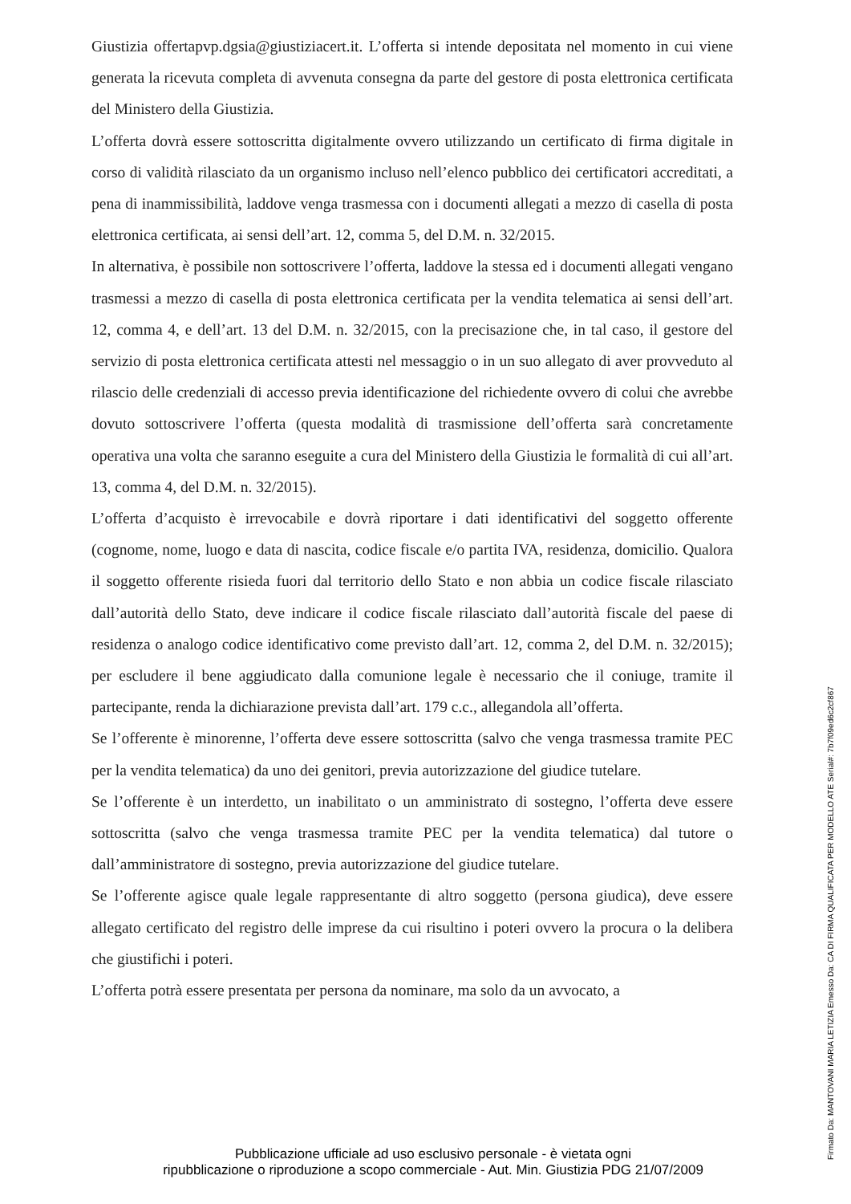Giustizia offertapvp.dgsia@giustiziacert.it. L’offerta si intende depositata nel momento in cui viene generata la ricevuta completa di avvenuta consegna da parte del gestore di posta elettronica certificata del Ministero della Giustizia.
L’offerta dovrà essere sottoscritta digitalmente ovvero utilizzando un certificato di firma digitale in corso di validità rilasciato da un organismo incluso nell’elenco pubblico dei certificatori accreditati, a pena di inammissibilità, laddove venga trasmessa con i documenti allegati a mezzo di casella di posta elettronica certificata, ai sensi dell’art. 12, comma 5, del D.M. n. 32/2015.
In alternativa, è possibile non sottoscrivere l’offerta, laddove la stessa ed i documenti allegati vengano trasmessi a mezzo di casella di posta elettronica certificata per la vendita telematica ai sensi dell’art. 12, comma 4, e dell’art. 13 del D.M. n. 32/2015, con la precisazione che, in tal caso, il gestore del servizio di posta elettronica certificata attesti nel messaggio o in un suo allegato di aver provveduto al rilascio delle credenziali di accesso previa identificazione del richiedente ovvero di colui che avrebbe dovuto sottoscrivere l’offerta (questa modalità di trasmissione dell’offerta sarà concretamente operativa una volta che saranno eseguite a cura del Ministero della Giustizia le formalità di cui all’art. 13, comma 4, del D.M. n. 32/2015).
L’offerta d’acquisto è irrevocabile e dovrà riportare i dati identificativi del soggetto offerente (cognome, nome, luogo e data di nascita, codice fiscale e/o partita IVA, residenza, domicilio. Qualora il soggetto offerente risieda fuori dal territorio dello Stato e non abbia un codice fiscale rilasciato dall’autorità dello Stato, deve indicare il codice fiscale rilasciato dall’autorità fiscale del paese di residenza o analogo codice identificativo come previsto dall’art. 12, comma 2, del D.M. n. 32/2015); per escludere il bene aggiudicato dalla comunione legale è necessario che il coniuge, tramite il partecipante, renda la dichiarazione prevista dall’art. 179 c.c., allegandola all’offerta.
Se l’offerente è minorenne, l’offerta deve essere sottoscritta (salvo che venga trasmessa tramite PEC per la vendita telematica) da uno dei genitori, previa autorizzazione del giudice tutelare.
Se l’offerente è un interdetto, un inabilitato o un amministrato di sostegno, l’offerta deve essere sottoscritta (salvo che venga trasmessa tramite PEC per la vendita telematica) dal tutore o dall’amministratore di sostegno, previa autorizzazione del giudice tutelare.
Se l’offerente agisce quale legale rappresentante di altro soggetto (persona giudica), deve essere allegato certificato del registro delle imprese da cui risultino i poteri ovvero la procura o la delibera che giustifichi i poteri.
L’offerta potrà essere presentata per persona da nominare, ma solo da un avvocato, a
Pubblicazione ufficiale ad uso esclusivo personale - è vietata ogni
ripubblicazione o riproduzione a scopo commerciale - Aut. Min. Giustizia PDG 21/07/2009
Firmato Da: MANTOVANI MARIA LETIZIA Emesso Da: CA DI FIRMA QUALIFICATA PER MODELLO ATE Serial#: 7b7f09ed6c2cf867